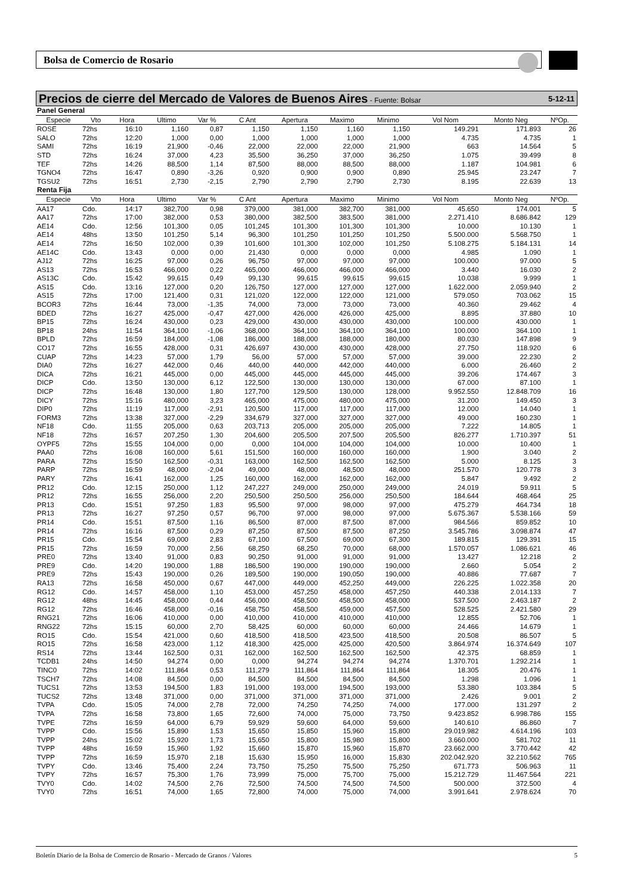Bolsa de Comercio de Rosario
Precios de cierre del Mercado de Valores de Buenos Aires - Fuente: Bolsar 5-12-11
| Panel General | | | | | | | | | | | |
| Especie | Vto | Hora | Ultimo | Var % | C Ant | Apertura | Maximo | Minimo | Vol Nom | Monto Neg | NºOp. |
| ROSE | 72hs | 16:10 | 1,160 | 0,87 | 1,150 | 1,150 | 1,160 | 1,150 | 149.291 | 171.893 | 26 |
| SALO | 72hs | 12:20 | 1,000 | 0,00 | 1,000 | 1,000 | 1,000 | 1,000 | 4.735 | 4.735 | 1 |
| SAMI | 72hs | 16:19 | 21,900 | -0,46 | 22,000 | 22,000 | 22,000 | 21,900 | 663 | 14.564 | 5 |
| STD | 72hs | 16:24 | 37,000 | 4,23 | 35,500 | 36,250 | 37,000 | 36,250 | 1.075 | 39.499 | 8 |
| TEF | 72hs | 14:26 | 88,500 | 1,14 | 87,500 | 88,000 | 88,500 | 88,000 | 1.187 | 104.981 | 6 |
| TGNO4 | 72hs | 16:47 | 0,890 | -3,26 | 0,920 | 0,900 | 0,900 | 0,890 | 25.945 | 23.247 | 7 |
| TGSU2 | 72hs | 16:51 | 2,730 | -2,15 | 2,790 | 2,790 | 2,790 | 2,730 | 8.195 | 22.639 | 13 |
| Renta Fija | | | | | | | | | | | |
| Especie | Vto | Hora | Ultimo | Var % | C Ant | Apertura | Maximo | Minimo | Vol Nom | Monto Neg | NºOp. |
| AA17 | Cdo. | 14:17 | 382,700 | 0,98 | 379,000 | 381,000 | 382,700 | 381,000 | 45.650 | 174.001 | 5 |
| AA17 | 72hs | 17:00 | 382,000 | 0,53 | 380,000 | 382,500 | 383,500 | 381,000 | 2.271.410 | 8.686.842 | 129 |
| AE14 | Cdo. | 12:56 | 101,300 | 0,05 | 101,245 | 101,300 | 101,300 | 101,300 | 10.000 | 10.130 | 1 |
| AE14 | 48hs | 13:50 | 101,250 | 5,14 | 96,300 | 101,250 | 101,250 | 101,250 | 5.500.000 | 5.568.750 | 1 |
| AE14 | 72hs | 16:50 | 102,000 | 0,39 | 101,600 | 101,300 | 102,000 | 101,250 | 5.108.275 | 5.184.131 | 14 |
| AE14C | Cdo. | 13:43 | 0,000 | 0,00 | 21,430 | 0,000 | 0,000 | 0,000 | 4.985 | 1.090 | 1 |
| AJ12 | 72hs | 16:25 | 97,000 | 0,26 | 96,750 | 97,000 | 97,000 | 97,000 | 100.000 | 97.000 | 5 |
| AS13 | 72hs | 16:53 | 466,000 | 0,22 | 465,000 | 466,000 | 466,000 | 466,000 | 3.440 | 16.030 | 2 |
| AS13C | Cdo. | 15:42 | 99,615 | 0,49 | 99,130 | 99,615 | 99,615 | 99,615 | 10.038 | 9.999 | 1 |
| AS15 | Cdo. | 13:16 | 127,000 | 0,20 | 126,750 | 127,000 | 127,000 | 127,000 | 1.622.000 | 2.059.940 | 2 |
| AS15 | 72hs | 17:00 | 121,400 | 0,31 | 121,020 | 122,000 | 122,000 | 121,000 | 579.050 | 703.062 | 15 |
| BCOR3 | 72hs | 16:44 | 73,000 | -1,35 | 74,000 | 73,000 | 73,000 | 73,000 | 40.360 | 29.462 | 4 |
| BDED | 72hs | 16:27 | 425,000 | -0,47 | 427,000 | 426,000 | 426,000 | 425,000 | 8.895 | 37.880 | 10 |
| BP15 | 72hs | 16:24 | 430,000 | 0,23 | 429,000 | 430,000 | 430,000 | 430,000 | 100.000 | 430.000 | 1 |
| BP18 | 24hs | 11:54 | 364,100 | -1,06 | 368,000 | 364,100 | 364,100 | 364,100 | 100.000 | 364.100 | 1 |
| BPLD | 72hs | 16:59 | 184,000 | -1,08 | 186,000 | 188,000 | 188,000 | 180,000 | 80.030 | 147.898 | 9 |
| CO17 | 72hs | 16:55 | 428,000 | 0,31 | 426,697 | 430,000 | 430,000 | 428,000 | 27.750 | 118.920 | 6 |
| CUAP | 72hs | 14:23 | 57,000 | 1,79 | 56,00 | 57,000 | 57,000 | 57,000 | 39.000 | 22.230 | 2 |
| DIA0 | 72hs | 16:27 | 442,000 | 0,46 | 440,00 | 440,000 | 442,000 | 440,000 | 6.000 | 26.460 | 2 |
| DICA | 72hs | 16:21 | 445,000 | 0,00 | 445,000 | 445,000 | 445,000 | 445,000 | 39.206 | 174.467 | 3 |
| DICP | Cdo. | 13:50 | 130,000 | 6,12 | 122,500 | 130,000 | 130,000 | 130,000 | 67.000 | 87.100 | 1 |
| DICP | 72hs | 16:48 | 130,000 | 1,80 | 127,700 | 129,500 | 130,000 | 128,000 | 9.952.550 | 12.848.709 | 16 |
| DICY | 72hs | 15:16 | 480,000 | 3,23 | 465,000 | 475,000 | 480,000 | 475,000 | 31.200 | 149.450 | 3 |
| DIP0 | 72hs | 11:19 | 117,000 | -2,91 | 120,500 | 117,000 | 117,000 | 117,000 | 12.000 | 14.040 | 1 |
| FORM3 | 72hs | 13:38 | 327,000 | -2,29 | 334,679 | 327,000 | 327,000 | 327,000 | 49.000 | 160.230 | 1 |
| NF18 | Cdo. | 11:55 | 205,000 | 0,63 | 203,713 | 205,000 | 205,000 | 205,000 | 7.222 | 14.805 | 1 |
| NF18 | 72hs | 16:57 | 207,250 | 1,30 | 204,600 | 205,500 | 207,500 | 205,500 | 826.277 | 1.710.397 | 51 |
| OYPF5 | 72hs | 15:55 | 104,000 | 0,00 | 0,000 | 104,000 | 104,000 | 104,000 | 10.000 | 10.400 | 1 |
| PAA0 | 72hs | 16:08 | 160,000 | 5,61 | 151,500 | 160,000 | 160,000 | 160,000 | 1.900 | 3.040 | 2 |
| PARA | 72hs | 15:50 | 162,500 | -0,31 | 163,000 | 162,500 | 162,500 | 162,500 | 5.000 | 8.125 | 3 |
| PARP | 72hs | 16:59 | 48,000 | -2,04 | 49,000 | 48,000 | 48,500 | 48,000 | 251.570 | 120.778 | 3 |
| PARY | 72hs | 16:41 | 162,000 | 1,25 | 160,000 | 162,000 | 162,000 | 162,000 | 5.847 | 9.492 | 2 |
| PR12 | Cdo. | 12:15 | 250,000 | 1,12 | 247,227 | 249,000 | 250,000 | 249,000 | 24.019 | 59.911 | 5 |
| PR12 | 72hs | 16:55 | 256,000 | 2,20 | 250,500 | 250,500 | 256,000 | 250,500 | 184.644 | 468.464 | 25 |
| PR13 | Cdo. | 15:51 | 97,250 | 1,83 | 95,500 | 97,000 | 98,000 | 97,000 | 475.279 | 464.734 | 18 |
| PR13 | 72hs | 16:27 | 97,250 | 0,57 | 96,700 | 97,000 | 98,000 | 97,000 | 5.675.367 | 5.538.166 | 59 |
| PR14 | Cdo. | 15:51 | 87,500 | 1,16 | 86,500 | 87,000 | 87,500 | 87,000 | 984.566 | 859.852 | 10 |
| PR14 | 72hs | 16:16 | 87,500 | 0,29 | 87,250 | 87,500 | 87,500 | 87,250 | 3.545.786 | 3.098.874 | 47 |
| PR15 | Cdo. | 15:54 | 69,000 | 2,83 | 67,100 | 67,500 | 69,000 | 67,300 | 189.815 | 129.391 | 15 |
| PR15 | 72hs | 16:59 | 70,000 | 2,56 | 68,250 | 68,250 | 70,000 | 68,000 | 1.570.057 | 1.086.621 | 46 |
| PRE0 | 72hs | 13:40 | 91,000 | 0,83 | 90,250 | 91,000 | 91,000 | 91,000 | 13.427 | 12.218 | 2 |
| PRE9 | Cdo. | 14:20 | 190,000 | 1,88 | 186,500 | 190,000 | 190,000 | 190,000 | 2.660 | 5.054 | 2 |
| PRE9 | 72hs | 15:43 | 190,000 | 0,26 | 189,500 | 190,000 | 190,050 | 190,000 | 40.886 | 77.687 | 7 |
| RA13 | 72hs | 16:58 | 450,000 | 0,67 | 447,000 | 449,000 | 452,250 | 449,000 | 226.225 | 1.022.358 | 20 |
| RG12 | Cdo. | 14:57 | 458,000 | 1,10 | 453,000 | 457,250 | 458,000 | 457,250 | 440.338 | 2.014.133 | 7 |
| RG12 | 48hs | 14:45 | 458,000 | 0,44 | 456,000 | 458,500 | 458,500 | 458,000 | 537.500 | 2.463.187 | 2 |
| RG12 | 72hs | 16:46 | 458,000 | -0,16 | 458,750 | 458,500 | 459,000 | 457,500 | 528.525 | 2.421.580 | 29 |
| RNG21 | 72hs | 16:06 | 410,000 | 0,00 | 410,000 | 410,000 | 410,000 | 410,000 | 12.855 | 52.706 | 1 |
| RNG22 | 72hs | 15:15 | 60,000 | 2,70 | 58,425 | 60,000 | 60,000 | 60,000 | 24.466 | 14.679 | 1 |
| RO15 | Cdo. | 15:54 | 421,000 | 0,60 | 418,500 | 418,500 | 423,500 | 418,500 | 20.508 | 86.507 | 5 |
| RO15 | 72hs | 16:58 | 423,000 | 1,12 | 418,300 | 425,000 | 425,000 | 420,500 | 3.864.974 | 16.374.649 | 107 |
| RS14 | 72hs | 13:44 | 162,500 | 0,31 | 162,000 | 162,500 | 162,500 | 162,500 | 42.375 | 68.859 | 1 |
| TCDB1 | 24hs | 14:50 | 94,274 | 0,00 | 0,000 | 94,274 | 94,274 | 94,274 | 1.370.701 | 1.292.214 | 1 |
| TINC0 | 72hs | 14:02 | 111,864 | 0,53 | 111,279 | 111,864 | 111,864 | 111,864 | 18.305 | 20.476 | 1 |
| TSCH7 | 72hs | 14:08 | 84,500 | 0,00 | 84,500 | 84,500 | 84,500 | 84,500 | 1.298 | 1.096 | 1 |
| TUCS1 | 72hs | 13:53 | 194,500 | 1,83 | 191,000 | 193,000 | 194,500 | 193,000 | 53.380 | 103.384 | 5 |
| TUCS2 | 72hs | 13:48 | 371,000 | 0,00 | 371,000 | 371,000 | 371,000 | 371,000 | 2.426 | 9.001 | 2 |
| TVPA | Cdo. | 15:05 | 74,000 | 2,78 | 72,000 | 74,250 | 74,250 | 74,000 | 177.000 | 131.297 | 2 |
| TVPA | 72hs | 16:58 | 73,800 | 1,65 | 72,600 | 74,000 | 75,000 | 73,750 | 9.423.852 | 6.998.786 | 155 |
| TVPE | 72hs | 16:59 | 64,000 | 6,79 | 59,929 | 59,600 | 64,000 | 59,600 | 140.610 | 86.860 | 7 |
| TVPP | Cdo. | 15:56 | 15,890 | 1,53 | 15,650 | 15,850 | 15,960 | 15,800 | 29.019.982 | 4.614.196 | 103 |
| TVPP | 24hs | 15:02 | 15,920 | 1,73 | 15,650 | 15,800 | 15,980 | 15,800 | 3.660.000 | 581.702 | 11 |
| TVPP | 48hs | 16:59 | 15,960 | 1,92 | 15,660 | 15,870 | 15,960 | 15,870 | 23.662.000 | 3.770.442 | 42 |
| TVPP | 72hs | 16:59 | 15,970 | 2,18 | 15,630 | 15,950 | 16,000 | 15,830 | 202.042.920 | 32.210.562 | 765 |
| TVPY | Cdo. | 13:46 | 75,400 | 2,24 | 73,750 | 75,250 | 75,500 | 75,250 | 671.773 | 506.963 | 11 |
| TVPY | 72hs | 16:57 | 75,300 | 1,76 | 73,999 | 75,000 | 75,700 | 75,000 | 15.212.729 | 11.467.564 | 221 |
| TVY0 | Cdo. | 14:02 | 74,500 | 2,76 | 72,500 | 74,500 | 74,500 | 74,500 | 500.000 | 372.500 | 4 |
| TVY0 | 72hs | 16:51 | 74,000 | 1,65 | 72,800 | 74,000 | 75,000 | 74,000 | 3.991.641 | 2.978.624 | 70 |
Boletín Diario de la Bolsa de Comercio de Rosario - Mercado de Granos / Valores 5